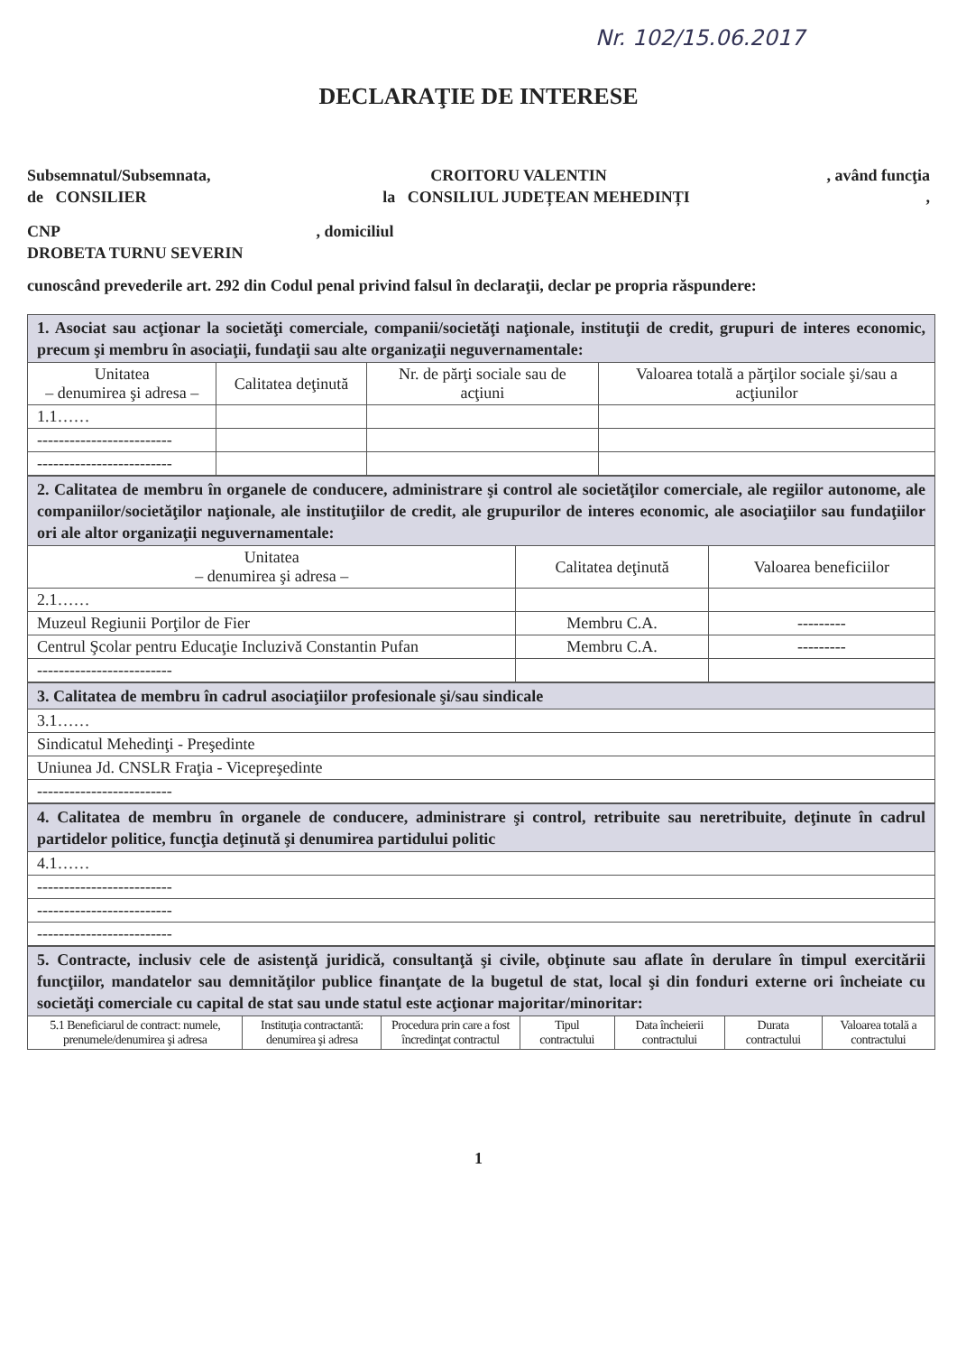Nr. 102/15.06.2017
DECLARAŢIE DE INTERESE
Subsemnatul/Subsemnata, CROITORU VALENTIN, având funcţia
de CONSILIER la CONSILIUL JUDEȚEAN MEHEDINȚI,
CNP , domiciliul
DROBETA TURNU SEVERIN
cunoscând prevederile art. 292 din Codul penal privind falsul în declaraţii, declar pe propria răspundere:
| 1. Asociat sau acţionar la societăţi comerciale, companii/societăţi naţionale, instituţii de credit, grupuri de interes economic, precum şi membru în asociaţii, fundaţii sau alte organizaţii neguvernamentale: | | | |
| Unitatea – denumirea şi adresa – | Calitatea deţinută | Nr. de părţi sociale sau de acţiuni | Valoarea totală a părţilor sociale şi/sau a acţiunilor |
| 1.1…… | | | |
| ------------------------- | | | |
| ------------------------- | | | |
| 2. Calitatea de membru în organele de conducere, administrare şi control ale societăţilor comerciale, ale regiilor autonome, ale companiilor/societăţilor naţionale, ale instituţiilor de credit, ale grupurilor de interes economic, ale asociaţiilor sau fundaţiilor ori ale altor organizaţii neguvernamentale: | | |
| Unitatea – denumirea şi adresa – | Calitatea deţinută | Valoarea beneficiilor |
| 2.1…… | | |
| Muzeul Regiunii Porţilor de Fier | Membru C.A. | --------- |
| Centrul Şcolar pentru Educaţie Incluzivă Constantin Pufan | Membru C.A. | --------- |
| ------------------------- | | |
| 3. Calitatea de membru în cadrul asociaţiilor profesionale şi/sau sindicale |
| 3.1…… |
| Sindicatul Mehedinţi - Preşedinte |
| Uniunea Jd. CNSLR Fraţia - Vicepreşedinte |
| ------------------------- |
| 4. Calitatea de membru în organele de conducere, administrare şi control, retribuite sau neretribuite, deţinute în cadrul partidelor politice, funcţia deţinută şi denumirea partidului politic |
| 4.1…… |
| ------------------------- |
| ------------------------- |
| ------------------------- |
| 5. Contracte, inclusiv cele de asistenţă juridică, consultanţă şi civile, obţinute sau aflate în derulare în timpul exercitării funcţiilor, mandatelor sau demnităţilor publice finanţate de la bugetul de stat, local şi din fonduri externe ori încheiate cu societăţi comerciale cu capital de stat sau unde statul este acţionar majoritar/minoritar: | | | | | | |
| 5.1 Beneficiarul de contract: numele, prenumele/denumirea şi adresa | Instituţia contractantă: denumirea şi adresa | Procedura prin care a fost încredinţat contractul | Tipul contractului | Data încheierii contractului | Durata contractului | Valoarea totală a contractului |
1